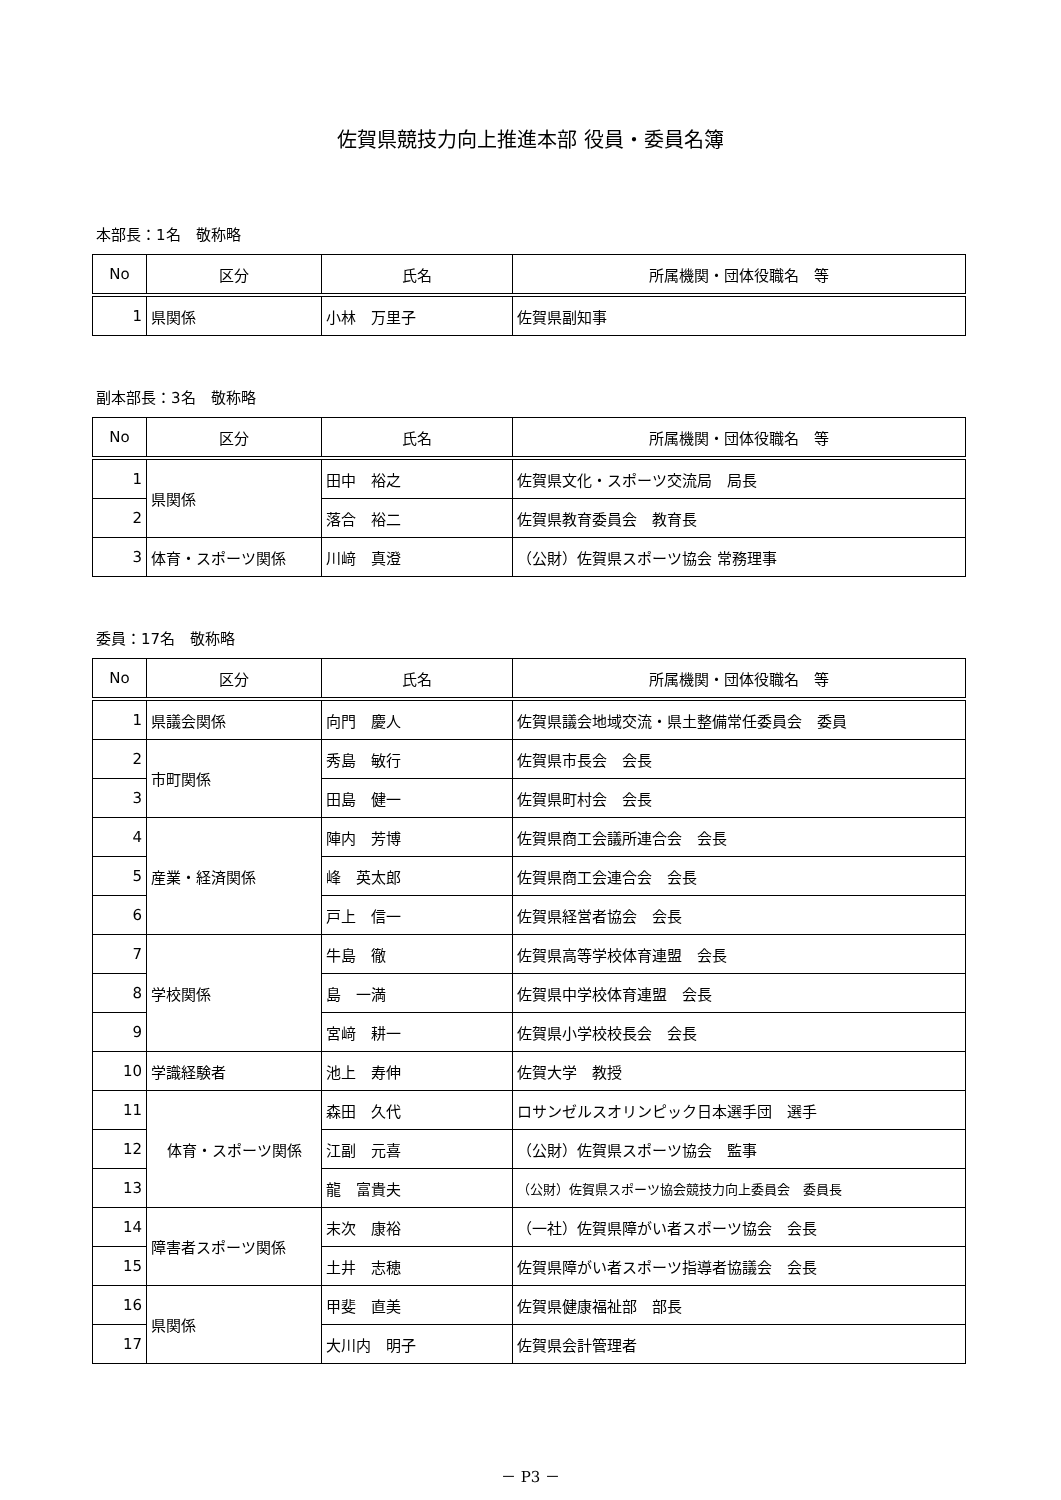佐賀県競技力向上推進本部 役員・委員名簿
本部長：1名　敬称略
| No | 区分 | 氏名 | 所属機関・団体役職名 等 |
| --- | --- | --- | --- |
| 1 | 県関係 | 小林 万里子 | 佐賀県副知事 |
副本部長：3名　敬称略
| No | 区分 | 氏名 | 所属機関・団体役職名 等 |
| --- | --- | --- | --- |
| 1 | 県関係 | 田中 裕之 | 佐賀県文化・スポーツ交流局 局長 |
| 2 | | 落合 裕二 | 佐賀県教育委員会 教育長 |
| 3 | 体育・スポーツ関係 | 川﨑 真澄 | （公財）佐賀県スポーツ協会 常務理事 |
委員：17名　敬称略
| No | 区分 | 氏名 | 所属機関・団体役職名 等 |
| --- | --- | --- | --- |
| 1 | 県議会関係 | 向門 慶人 | 佐賀県議会地域交流・県土整備常任委員会 委員 |
| 2 | 市町関係 | 秀島 敏行 | 佐賀県市長会 会長 |
| 3 | | 田島 健一 | 佐賀県町村会 会長 |
| 4 | 産業・経済関係 | 陣内 芳博 | 佐賀県商工会議所連合会 会長 |
| 5 | | 峰 英太郎 | 佐賀県商工会連合会 会長 |
| 6 | | 戸上 信一 | 佐賀県経営者協会 会長 |
| 7 | 学校関係 | 牛島 徹 | 佐賀県高等学校体育連盟 会長 |
| 8 | | 島 一満 | 佐賀県中学校体育連盟 会長 |
| 9 | | 宮﨑 耕一 | 佐賀県小学校校長会 会長 |
| 10 | 学識経験者 | 池上 寿伸 | 佐賀大学 教授 |
| 11 | 体育・スポーツ関係 | 森田 久代 | ロサンゼルスオリンピック日本選手団 選手 |
| 12 | | 江副 元喜 | （公財）佐賀県スポーツ協会 監事 |
| 13 | | 龍 富貴夫 | （公財）佐賀県スポーツ協会競技力向上委員会 委員長 |
| 14 | 障害者スポーツ関係 | 末次 康裕 | （一社）佐賀県障がい者スポーツ協会 会長 |
| 15 | | 土井 志穂 | 佐賀県障がい者スポーツ指導者協議会 会長 |
| 16 | 県関係 | 甲斐 直美 | 佐賀県健康福祉部 部長 |
| 17 | | 大川内 明子 | 佐賀県会計管理者 |
－ P3 －